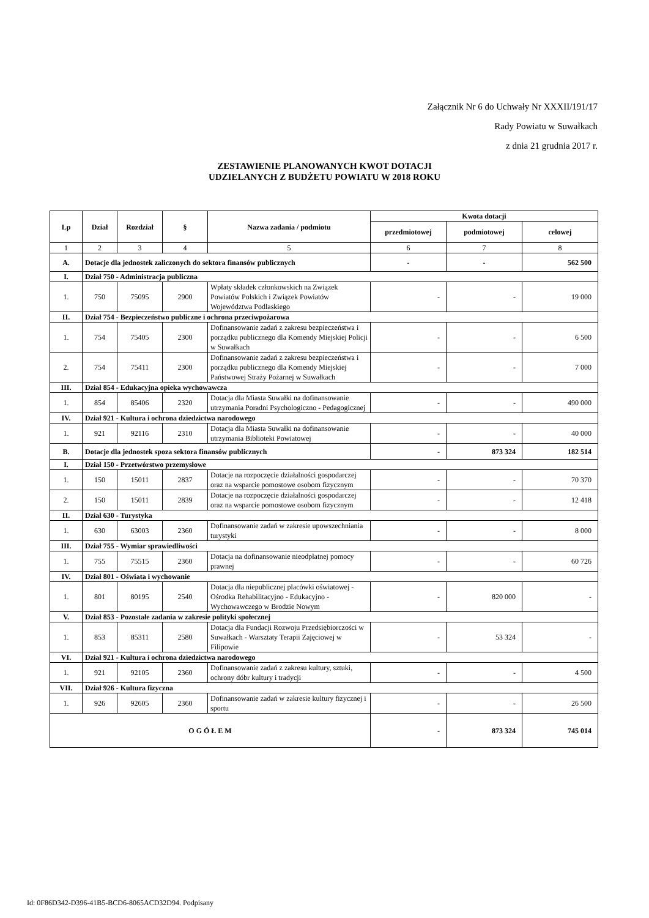Załącznik Nr 6 do Uchwały Nr XXXII/191/17
Rady Powiatu w Suwałkach
z dnia 21 grudnia 2017 r.
ZESTAWIENIE PLANOWANYCH KWOT DOTACJI
UDZIELANYCH Z BUDŻETU POWIATU W 2018 ROKU
| Lp | Dział | Rozdział | § | Nazwa zadania / podmiotu | Kwota dotacji | | |
| --- | --- | --- | --- | --- | --- | --- | --- |
| | | | | | przedmiotowej | podmiotowej | celowej |
| 1 | 2 | 3 | 4 | 5 | 6 | 7 | 8 |
| A. | Dotacje dla jednostek zaliczonych do sektora finansów publicznych | | | | - | - | 562 500 |
| I. | Dział 750 - Administracja publiczna | | | | | | |
| 1. | 750 | 75095 | 2900 | Wpłaty składek członkowskich na Związek Powiatów Polskich i Związek Powiatów Województwa Podlaskiego | - | - | 19 000 |
| II. | Dział 754 - Bezpieczeństwo publiczne i ochrona przeciwpożarowa | | | | | | |
| 1. | 754 | 75405 | 2300 | Dofinansowanie zadań z zakresu bezpieczeństwa i porządku publicznego dla Komendy Miejskiej Policji w Suwałkach | - | - | 6 500 |
| 2. | 754 | 75411 | 2300 | Dofinansowanie zadań z zakresu bezpieczeństwa i porządku publicznego dla Komendy Miejskiej Państwowej Straży Pożarnej w Suwałkach | - | - | 7 000 |
| III. | Dział 854 - Edukacyjna opieka wychowawcza | | | | | | |
| 1. | 854 | 85406 | 2320 | Dotacja dla Miasta Suwałki na dofinansowanie utrzymania Poradni Psychologiczno - Pedagogicznej | - | - | 490 000 |
| IV. | Dział 921 - Kultura i ochrona dziedzictwa narodowego | | | | | | |
| 1. | 921 | 92116 | 2310 | Dotacja dla Miasta Suwałki na dofinansowanie utrzymania Biblioteki Powiatowej | - | - | 40 000 |
| B. | Dotacje dla jednostek spoza sektora finansów publicznych | | | | - | 873 324 | 182 514 |
| I. | Dział 150 - Przetwórstwo przemysłowe | | | | | | |
| 1. | 150 | 15011 | 2837 | Dotacje na rozpoczęcie działalności gospodarczej oraz na wsparcie pomostowe osobom fizycznym | - | - | 70 370 |
| 2. | 150 | 15011 | 2839 | Dotacje na rozpoczęcie działalności gospodarczej oraz na wsparcie pomostowe osobom fizycznym | - | - | 12 418 |
| II. | Dział 630 - Turystyka | | | | | | |
| 1. | 630 | 63003 | 2360 | Dofinansowanie zadań w zakresie upowszechniania turystyki | - | - | 8 000 |
| III. | Dział 755 - Wymiar sprawiedliwości | | | | | | |
| 1. | 755 | 75515 | 2360 | Dotacja na dofinansowanie nieodpłatnej pomocy prawnej | - | - | 60 726 |
| IV. | Dział 801 - Oświata i wychowanie | | | | | | |
| 1. | 801 | 80195 | 2540 | Dotacja dla niepublicznej placówki oświatowej - Ośrodka Rehabilitacyjno - Edukacyjno - Wychowawczego w Brodzie Nowym | - | 820 000 | - |
| V. | Dział 853 - Pozostałe zadania w zakresie polityki społecznej | | | | | | |
| 1. | 853 | 85311 | 2580 | Dotacja dla Fundacji Rozwoju Przedsiębiorczości w Suwałkach - Warsztaty Terapii Zajęciowej w Filipowie | - | 53 324 | - |
| VI. | Dział 921 - Kultura i ochrona dziedzictwa narodowego | | | | | | |
| 1. | 921 | 92105 | 2360 | Dofinansowanie zadań z zakresu kultury, sztuki, ochrony dóbr kultury i tradycji | - | - | 4 500 |
| VII. | Dział 926 - Kultura fizyczna | | | | | | |
| 1. | 926 | 92605 | 2360 | Dofinansowanie zadań w zakresie kultury fizycznej i sportu | - | - | 26 500 |
| O G Ó Ł E M | | | | | - | 873 324 | 745 014 |
Id: 0F86D342-D396-41B5-BCD6-8065ACD32D94. Podpisany